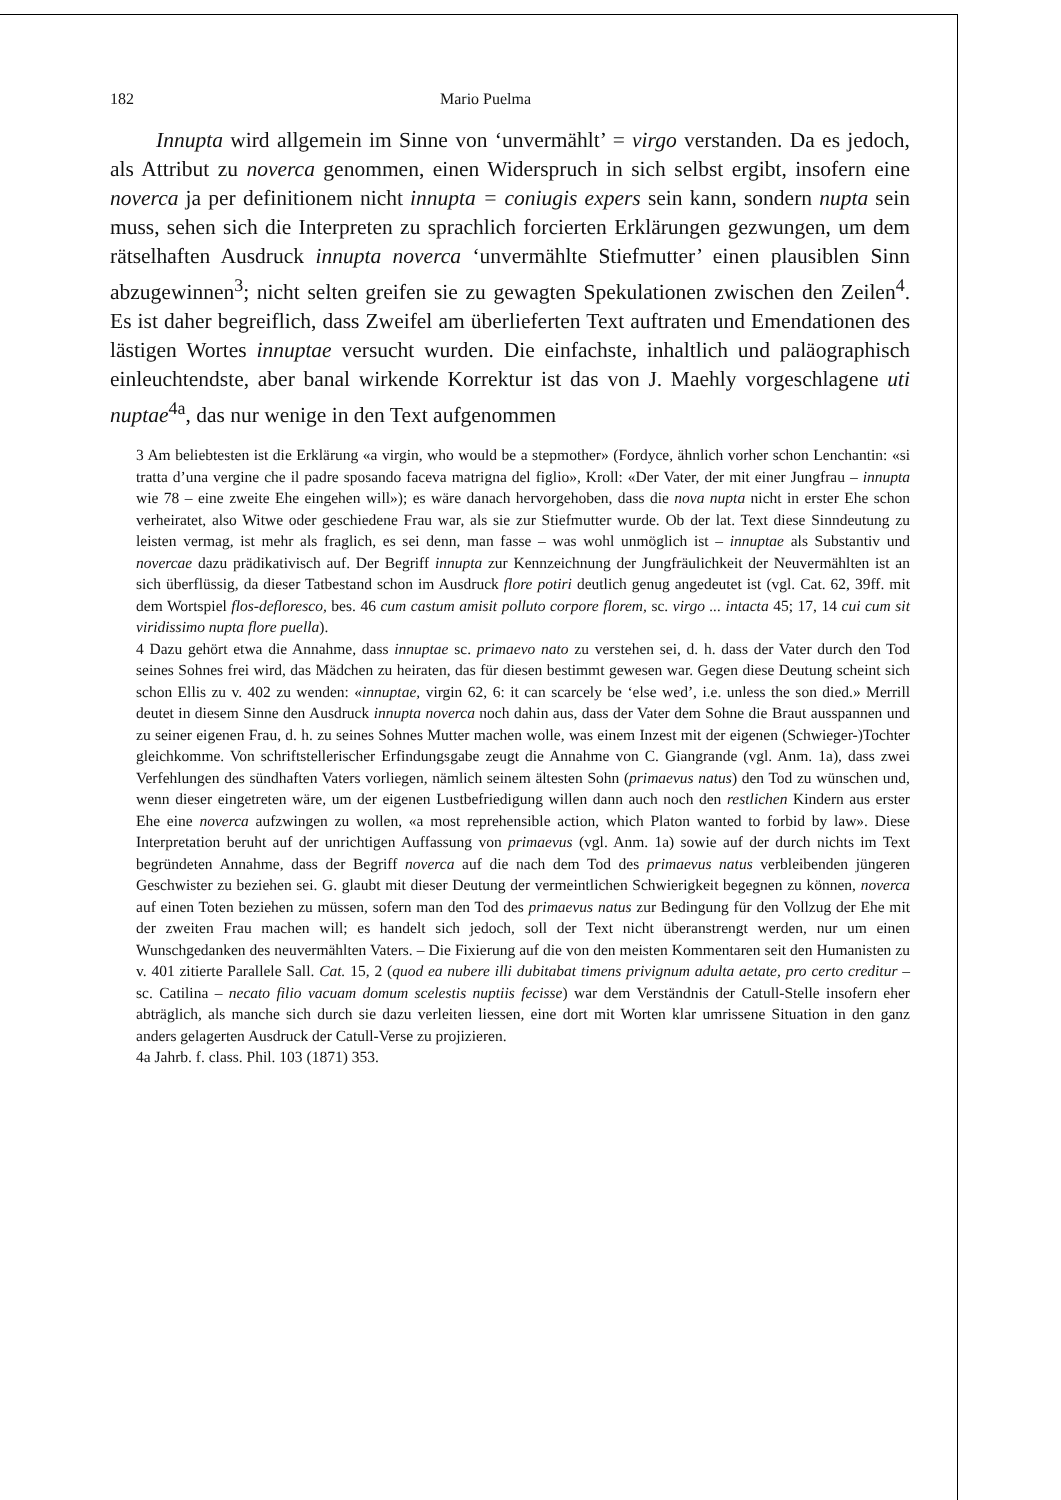182 Mario Puelma
Innupta wird allgemein im Sinne von ‘unvermählt’ = virgo verstanden. Da es jedoch, als Attribut zu noverca genommen, einen Widerspruch in sich selbst ergibt, insofern eine noverca ja per definitionem nicht innupta = coniugis expers sein kann, sondern nupta sein muss, sehen sich die Interpreten zu sprachlich forcierten Erklärungen gezwungen, um dem rätselhaften Ausdruck innupta noverca ‘unvermählte Stiefmutter’ einen plausiblen Sinn abzugewinnen<sup>3</sup>; nicht selten greifen sie zu gewagten Spekulationen zwischen den Zeilen<sup>4</sup>. Es ist daher begreiflich, dass Zweifel am überlieferten Text auftraten und Emendationen des lästigen Wortes innuptae versucht wurden. Die einfachste, inhaltlich und paläographisch einleuchtendste, aber banal wirkende Korrektur ist das von J. Maehly vorgeschlagene uti nuptae<sup>4a</sup>, das nur wenige in den Text aufgenommen
3 Am beliebtesten ist die Erklärung «a virgin, who would be a stepmother» (Fordyce, ähnlich vorher schon Lenchantin: «si tratta d’una vergine che il padre sposando faceva matrigna del figlio», Kroll: «Der Vater, der mit einer Jungfrau – innupta wie 78 – eine zweite Ehe eingehen will»); es wäre danach hervorgehoben, dass die nova nupta nicht in erster Ehe schon verheiratet, also Witwe oder geschiedene Frau war, als sie zur Stiefmutter wurde. Ob der lat. Text diese Sinndeutung zu leisten vermag, ist mehr als fraglich, es sei denn, man fasse – was wohl unmöglich ist – innuptae als Substantiv und novercae dazu prädikativisch auf. Der Begriff innupta zur Kennzeichnung der Jungfräulichkeit der Neuvermählten ist an sich überflüssig, da dieser Tatbestand schon im Ausdruck flore potiri deutlich genug angedeutet ist (vgl. Cat. 62, 39ff. mit dem Wortspiel flos-defloresco, bes. 46 cum castum amisit polluto corpore florem, sc. virgo ... intacta 45; 17, 14 cui cum sit viridissimo nupta flore puella).
4 Dazu gehört etwa die Annahme, dass innuptae sc. primaevo nato zu verstehen sei, d. h. dass der Vater durch den Tod seines Sohnes frei wird, das Mädchen zu heiraten, das für diesen bestimmt gewesen war. Gegen diese Deutung scheint sich schon Ellis zu v. 402 zu wenden: «innuptae, virgin 62, 6: it can scarcely be ‘else wed’, i.e. unless the son died.» Merrill deutet in diesem Sinne den Ausdruck innupta noverca noch dahin aus, dass der Vater dem Sohne die Braut ausspannen und zu seiner eigenen Frau, d. h. zu seines Sohnes Mutter machen wolle, was einem Inzest mit der eigenen (Schwieger-)Tochter gleichkomme. Von schriftstellerischer Erfindungsgabe zeugt die Annahme von C. Giangrande (vgl. Anm. 1a), dass zwei Verfehlungen des sündhaften Vaters vorliegen, nämlich seinem ältesten Sohn (primaevus natus) den Tod zu wünschen und, wenn dieser eingetreten wäre, um der eigenen Lustbefriedigung willen dann auch noch den restlichen Kindern aus erster Ehe eine noverca aufzwingen zu wollen, «a most reprehensible action, which Platon wanted to forbid by law». Diese Interpretation beruht auf der unrichtigen Auffassung von primaevus (vgl. Anm. 1a) sowie auf der durch nichts im Text begründeten Annahme, dass der Begriff noverca auf die nach dem Tod des primaevus natus verbleibenden jüngeren Geschwister zu beziehen sei. G. glaubt mit dieser Deutung der vermeintlichen Schwierigkeit begegnen zu können, noverca auf einen Toten beziehen zu müssen, sofern man den Tod des primaevus natus zur Bedingung für den Vollzug der Ehe mit der zweiten Frau machen will; es handelt sich jedoch, soll der Text nicht überanstrengt werden, nur um einen Wunschgedanken des neuvermählten Vaters. – Die Fixierung auf die von den meisten Kommentaren seit den Humanisten zu v. 401 zitierte Parallele Sall. Cat. 15, 2 (quod ea nubere illi dubitabat timens privignum adulta aetate, pro certo creditur – sc. Catilina – necato filio vacuam domum scelestis nuptiis fecisse) war dem Verständnis der Catull-Stelle insofern eher abträglich, als manche sich durch sie dazu verleiten liessen, eine dort mit Worten klar umrissene Situation in den ganz anders gelagerten Ausdruck der Catull-Verse zu projizieren.
4a Jahrb. f. class. Phil. 103 (1871) 353.